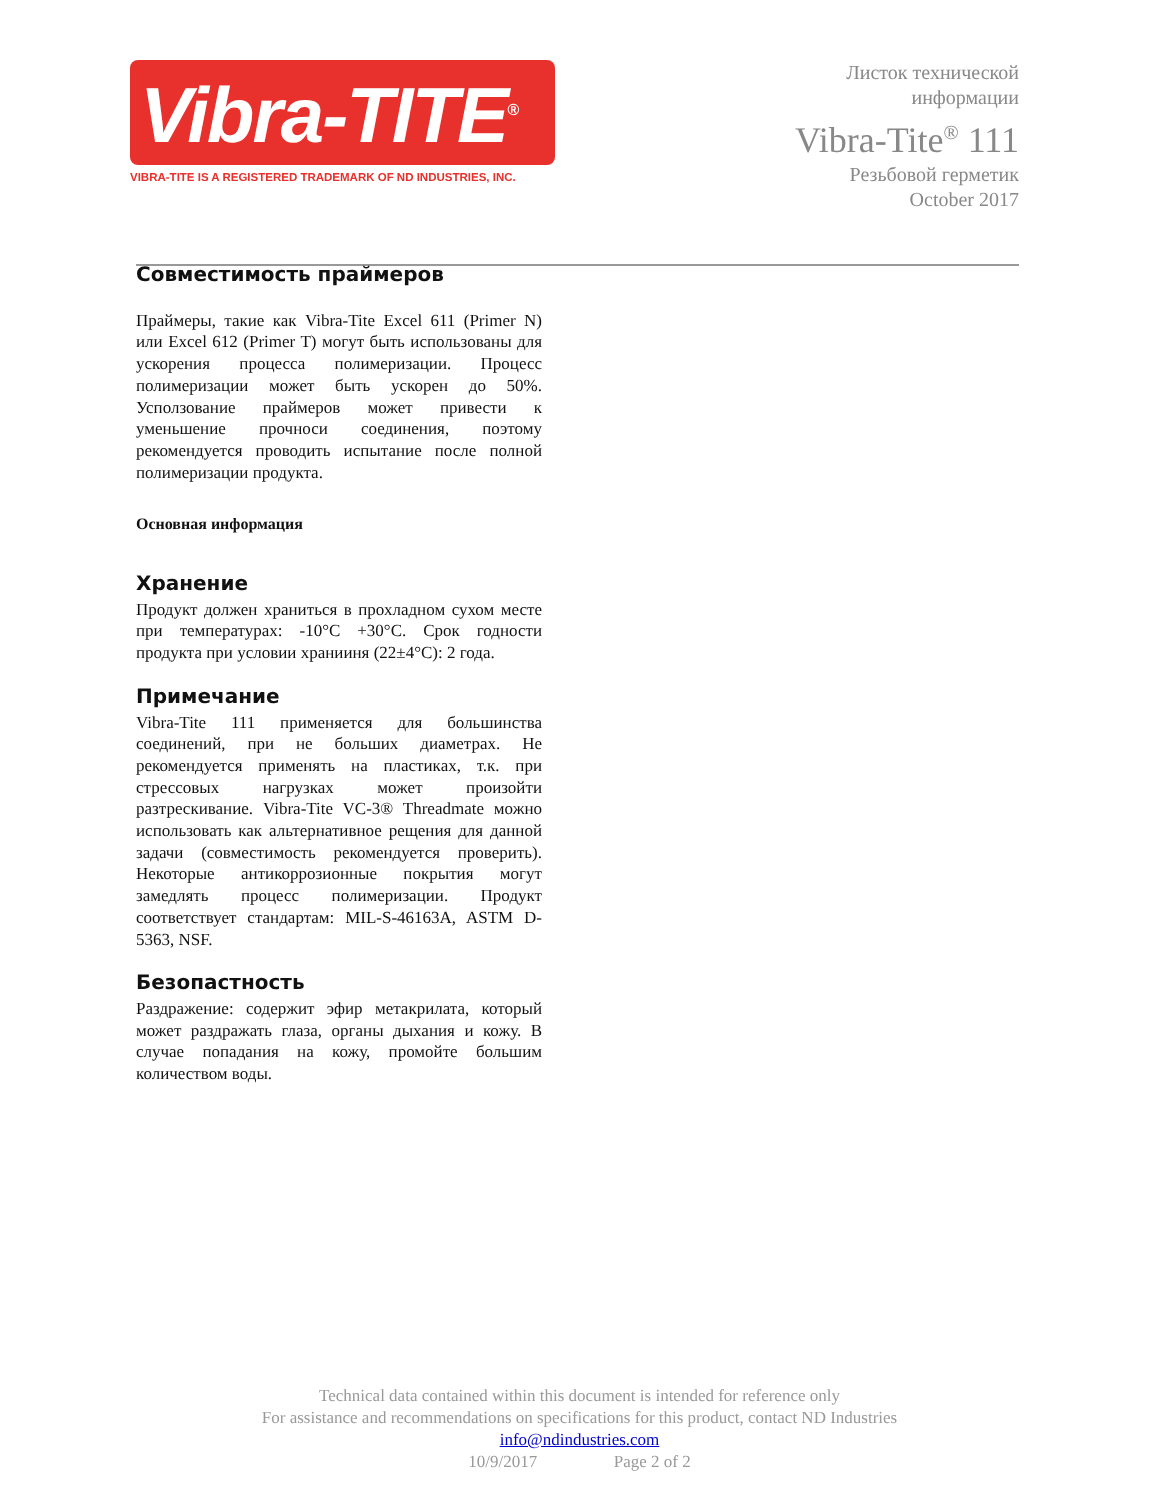Vibra-TITE<sup>®</sup>
VIBRA-TITE IS A REGISTERED TRADEMARK OF ND INDUSTRIES, INC.
Листок технической
информации
Vibra-Tite<sup>®</sup> 111
Резьбовой герметик
October 2017
Совместимость праймеров
Праймеры, такие как Vibra-Tite Excel 611 (Primer N) или Excel 612 (Primer T) могут быть использованы для ускорения процесса полимеризации. Процесс полимеризации может быть ускорен до 50%. Усползование праймеров может привести к уменьшение прочноси соединения, поэтому рекомендуется проводить испытание после полной полимеризации продукта.
Основная информация
Хранение
Продукт должен храниться в прохладном сухом месте при температурах: -10°C +30°C. Срок годности продукта при условии хранииня (22±4°C): 2 года.
Примечание
Vibra-Tite 111 применяется для большинства соединений, при не больших диаметрах. Не рекомендуется применять на пластиках, т.к. при стрессовых нагрузках может произойти разтрескивание. Vibra-Tite VC-3® Threadmate можно использовать как альтернативное рещения для данной задачи (совместимость рекомендуется проверить). Некоторые антикоррозионные покрытия могут замедлять процесс полимеризации. Продукт соответствует стандартам: MIL-S-46163A, ASTM D-5363, NSF.
Безопастность
Раздражение: содержит эфир метакрилата, который может раздражать глаза, органы дыхания и кожу. В случае попадания на кожу, промойте большим количеством воды.
Technical data contained within this document is intended for reference only
For assistance and recommendations on specifications for this product, contact ND Industries
info@ndindustries.com
10/9/2017 Page 2 of 2